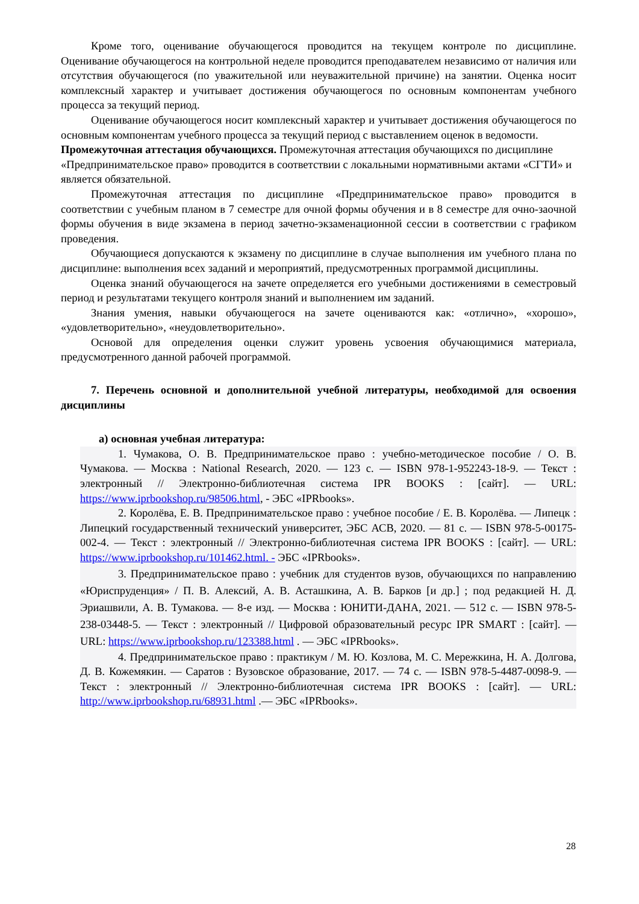Кроме того, оценивание обучающегося проводится на текущем контроле по дисциплине. Оценивание обучающегося на контрольной неделе проводится преподавателем независимо от наличия или отсутствия обучающегося (по уважительной или неуважительной причине) на занятии. Оценка носит комплексный характер и учитывает достижения обучающегося по основным компонентам учебного процесса за текущий период.
Оценивание обучающегося носит комплексный характер и учитывает достижения обучающегося по основным компонентам учебного процесса за текущий период с выставлением оценок в ведомости.
Промежуточная аттестация обучающихся. Промежуточная аттестация обучающихся по дисциплине «Предпринимательское право» проводится в соответствии с локальными нормативными актами «СГТИ» и является обязательной.
Промежуточная аттестация по дисциплине «Предпринимательское право» проводится в соответствии с учебным планом в 7 семестре для очной формы обучения и в 8 семестре для очно-заочной формы обучения в виде экзамена в период зачетно-экзаменационной сессии в соответствии с графиком проведения.
Обучающиеся допускаются к экзамену по дисциплине в случае выполнения им учебного плана по дисциплине: выполнения всех заданий и мероприятий, предусмотренных программой дисциплины.
Оценка знаний обучающегося на зачете определяется его учебными достижениями в семестровый период и результатами текущего контроля знаний и выполнением им заданий.
Знания умения, навыки обучающегося на зачете оцениваются как: «отлично», «хорошо», «удовлетворительно», «неудовлетворительно».
Основой для определения оценки служит уровень усвоения обучающимися материала, предусмотренного данной рабочей программой.
7. Перечень основной и дополнительной учебной литературы, необходимой для освоения дисциплины
а) основная учебная литература:
1. Чумакова, О. В. Предпринимательское право : учебно-методическое пособие / О. В. Чумакова. — Москва : National Research, 2020. — 123 c. — ISBN 978-1-952243-18-9. — Текст : электронный // Электронно-библиотечная система IPR BOOKS : [сайт]. — URL: https://www.iprbookshop.ru/98506.html, - ЭБС «IPRbooks».
2. Королёва, Е. В. Предпринимательское право : учебное пособие / Е. В. Королёва. — Липецк : Липецкий государственный технический университет, ЭБС АСВ, 2020. — 81 c. — ISBN 978-5-00175-002-4. — Текст : электронный // Электронно-библиотечная система IPR BOOKS : [сайт]. — URL: https://www.iprbookshop.ru/101462.html. - ЭБС «IPRbooks».
3. Предпринимательское право : учебник для студентов вузов, обучающихся по направлению «Юриспруденция» / П. В. Алексий, А. В. Асташкина, А. В. Барков [и др.] ; под редакцией Н. Д. Эриашвили, А. В. Тумакова. — 8-е изд. — Москва : ЮНИТИ-ДАНА, 2021. — 512 c. — ISBN 978-5-238-03448-5. — Текст : электронный // Цифровой образовательный ресурс IPR SMART : [сайт]. — URL: https://www.iprbookshop.ru/123388.html . — ЭБС «IPRbooks».
4. Предпринимательское право : практикум / М. Ю. Козлова, М. С. Мережкина, Н. А. Долгова, Д. В. Кожемякин. — Саратов : Вузовское образование, 2017. — 74 c. — ISBN 978-5-4487-0098-9. — Текст : электронный // Электронно-библиотечная система IPR BOOKS : [сайт]. — URL: http://www.iprbookshop.ru/68931.html .— ЭБС «IPRbooks».
28